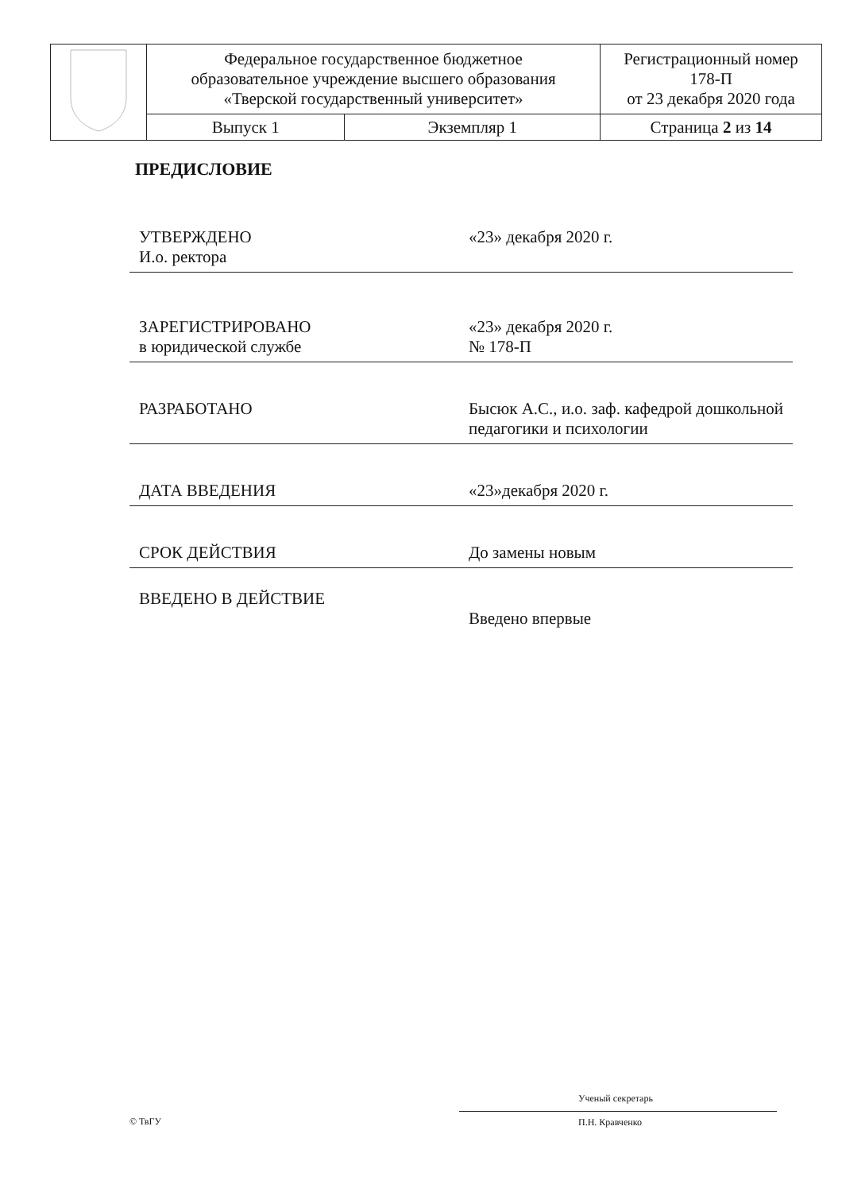| | Федеральное государственное бюджетное образовательное учреждение высшего образования «Тверской государственный университет» | | Регистрационный номер 178-П от 23 декабря 2020 года |
| | Выпуск 1 | Экземпляр 1 | Страница 2 из 14 |
ПРЕДИСЛОВИЕ
УТВЕРЖДЕНО
И.о. ректора
«23» декабря 2020 г.
ЗАРЕГИСТРИРОВАНО
в юридической службе
«23» декабря 2020 г.
№ 178-П
РАЗРАБОТАНО
Бысюк А.С., и.о. заф. кафедрой дошкольной педагогики и психологии
ДАТА ВВЕДЕНИЯ
«23»декабря 2020 г.
СРОК ДЕЙСТВИЯ
До замены новым
ВВЕДЕНО В ДЕЙСТВИЕ
Введено впервые
© ТвГУ
Ученый секретарь
П.Н. Кравченко